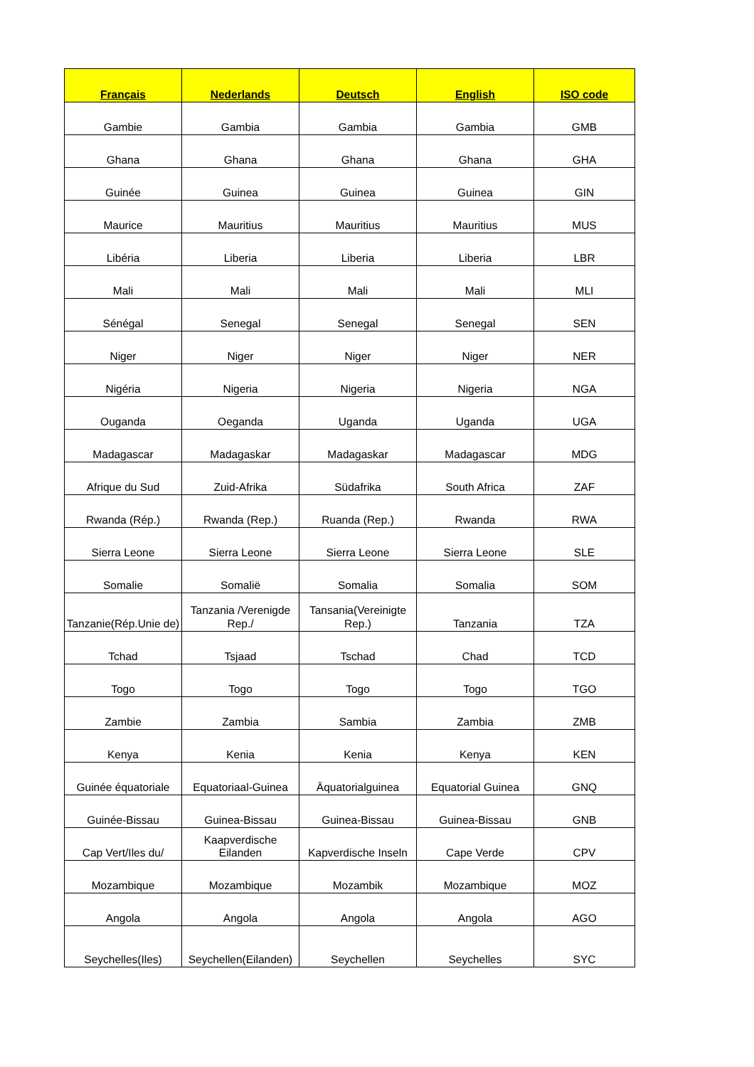| Français | Nederlands | Deutsch | English | ISO code |
| --- | --- | --- | --- | --- |
| Gambie | Gambia | Gambia | Gambia | GMB |
| Ghana | Ghana | Ghana | Ghana | GHA |
| Guinée | Guinea | Guinea | Guinea | GIN |
| Maurice | Mauritius | Mauritius | Mauritius | MUS |
| Libéria | Liberia | Liberia | Liberia | LBR |
| Mali | Mali | Mali | Mali | MLI |
| Sénégal | Senegal | Senegal | Senegal | SEN |
| Niger | Niger | Niger | Niger | NER |
| Nigéria | Nigeria | Nigeria | Nigeria | NGA |
| Ouganda | Oeganda | Uganda | Uganda | UGA |
| Madagascar | Madagaskar | Madagaskar | Madagascar | MDG |
| Afrique du Sud | Zuid-Afrika | Südafrika | South Africa | ZAF |
| Rwanda (Rép.) | Rwanda (Rep.) | Ruanda (Rep.) | Rwanda | RWA |
| Sierra Leone | Sierra Leone | Sierra Leone | Sierra Leone | SLE |
| Somalie | Somalië | Somalia | Somalia | SOM |
| Tanzanie(Rép.Unie de) | Tanzania /Verenigde Rep./ | Tansania(Vereinigte Rep.) | Tanzania | TZA |
| Tchad | Tsjaad | Tschad | Chad | TCD |
| Togo | Togo | Togo | Togo | TGO |
| Zambie | Zambia | Sambia | Zambia | ZMB |
| Kenya | Kenia | Kenia | Kenya | KEN |
| Guinée équatoriale | Equatoriaal-Guinea | Äquatorialguinea | Equatorial Guinea | GNQ |
| Guinée-Bissau | Guinea-Bissau | Guinea-Bissau | Guinea-Bissau | GNB |
| Cap Vert/Iles du/ | Kaapverdische Eilanden | Kapverdische Inseln | Cape Verde | CPV |
| Mozambique | Mozambique | Mozambik | Mozambique | MOZ |
| Angola | Angola | Angola | Angola | AGO |
| Seychelles(Iles) | Seychellen(Eilanden) | Seychellen | Seychelles | SYC |